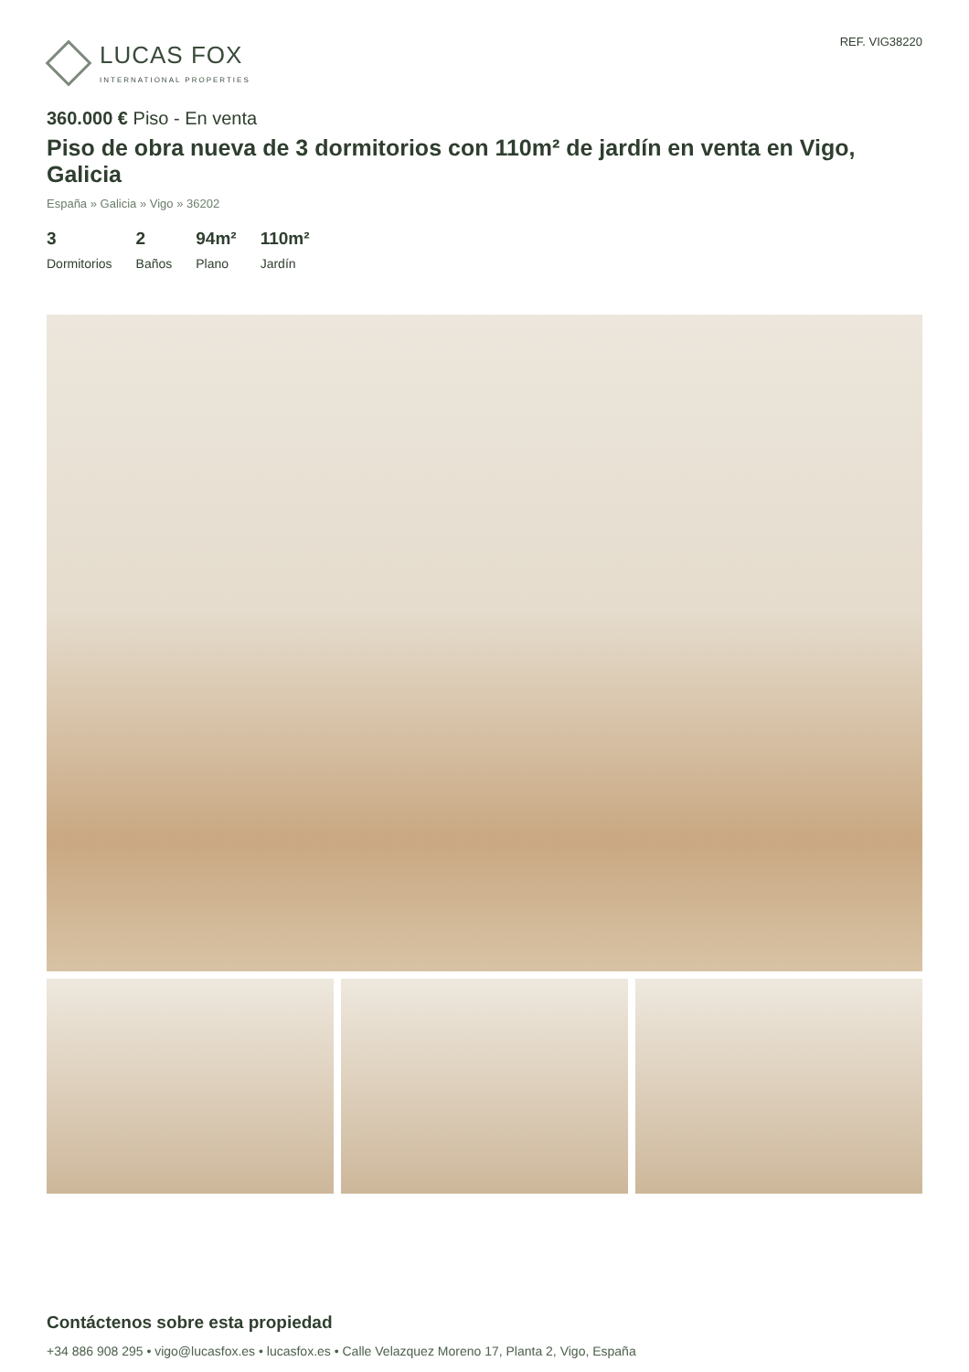LUCAS FOX
INTERNATIONAL PROPERTIES
REF. VIG38220
360.000 € Piso - En venta
Piso de obra nueva de 3 dormitorios con 110m² de jardín en venta en Vigo, Galicia
España » Galicia » Vigo » 36202
3
Dormitorios
2
Baños
94m²
Plano
110m²
Jardín
Contáctenos sobre esta propiedad
+34 886 908 295 • vigo@lucasfox.es • lucasfox.es • Calle Velazquez Moreno 17, Planta 2, Vigo, España